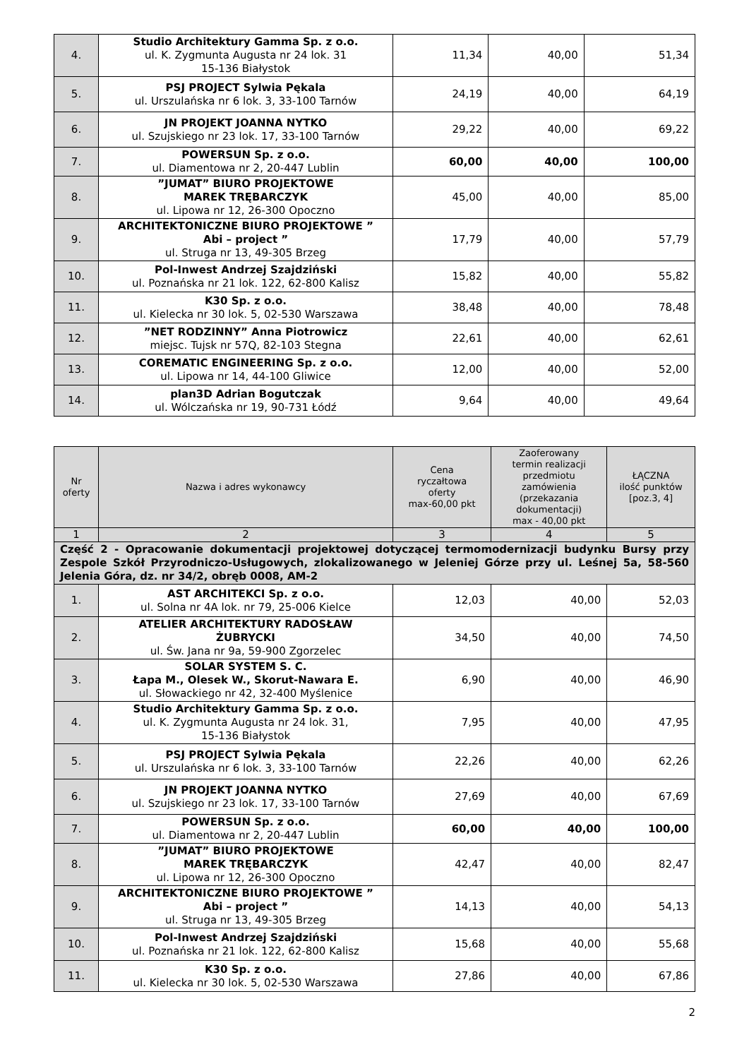| 4. | Studio Architektury Gamma Sp. z o.o. ul. K. Zygmunta Augusta nr 24 lok. 31 15-136 Białystok | 11,34 | 40,00 | 51,34 |
| 5. | PSJ PROJECT Sylwia Pękala ul. Urszulańska nr 6 lok. 3, 33-100 Tarnów | 24,19 | 40,00 | 64,19 |
| 6. | JN PROJEKT JOANNA NYTKO ul. Szujskiego nr 23 lok. 17, 33-100 Tarnów | 29,22 | 40,00 | 69,22 |
| 7. | POWERSUN Sp. z o.o. ul. Diamentowa nr 2, 20-447 Lublin | 60,00 | 40,00 | 100,00 |
| 8. | ”JUMAT” BIURO PROJEKTOWE MAREK TRĘBARCZYK ul. Lipowa nr 12, 26-300 Opoczno | 45,00 | 40,00 | 85,00 |
| 9. | ARCHITEKTONICZNE BIURO PROJEKTOWE ” Abi – project ” ul. Struga nr 13, 49-305 Brzeg | 17,79 | 40,00 | 57,79 |
| 10. | Pol-Inwest Andrzej Szajdziński ul. Poznańska nr 21 lok. 122, 62-800 Kalisz | 15,82 | 40,00 | 55,82 |
| 11. | K30 Sp. z o.o. ul. Kielecka nr 30 lok. 5, 02-530 Warszawa | 38,48 | 40,00 | 78,48 |
| 12. | ”NET RODZINNY” Anna Piotrowicz miejsc. Tujsk nr 57Q, 82-103 Stegna | 22,61 | 40,00 | 62,61 |
| 13. | COREMATIC ENGINEERING Sp. z o.o. ul. Lipowa nr 14, 44-100 Gliwice | 12,00 | 40,00 | 52,00 |
| 14. | plan3D Adrian Bogutczak ul. Wólczańska nr 19, 90-731 Łódź | 9,64 | 40,00 | 49,64 |
| Nr oferty | Nazwa i adres wykonawcy | Cena ryczałtowa oferty max-60,00 pkt | Zaoferowany termin realizacji przedmiotu zamówienia (przekazania dokumentacji) max - 40,00 pkt | ŁĄCZNA ilość punktów [poz.3, 4] |
| --- | --- | --- | --- | --- |
| 1 | 2 | 3 | 4 | 5 |
| Część 2 - Opracowanie dokumentacji projektowej dotyczącej termomodernizacji budynku Bursy przy Zespole Szkół Przyrodniczo-Usługowych, zlokalizowanego w Jeleniej Górze przy ul. Leśnej 5a, 58-560 Jelenia Góra, dz. nr 34/2, obręb 0008, AM-2 | | | | |
| 1. | AST ARCHITEKCI Sp. z o.o. ul. Solna nr 4A lok. nr 79, 25-006 Kielce | 12,03 | 40,00 | 52,03 |
| 2. | ATELIER ARCHITEKTURY RADOSŁAW ŻUBRYCKI ul. Św. Jana nr 9a, 59-900 Zgorzelec | 34,50 | 40,00 | 74,50 |
| 3. | SOLAR SYSTEM S. C. Łapa M., Olesek W., Skorut-Nawara E. ul. Słowackiego nr 42, 32-400 Myślenice | 6,90 | 40,00 | 46,90 |
| 4. | Studio Architektury Gamma Sp. z o.o. ul. K. Zygmunta Augusta nr 24 lok. 31, 15-136 Białystok | 7,95 | 40,00 | 47,95 |
| 5. | PSJ PROJECT Sylwia Pękala ul. Urszulańska nr 6 lok. 3, 33-100 Tarnów | 22,26 | 40,00 | 62,26 |
| 6. | JN PROJEKT JOANNA NYTKO ul. Szujskiego nr 23 lok. 17, 33-100 Tarnów | 27,69 | 40,00 | 67,69 |
| 7. | POWERSUN Sp. z o.o. ul. Diamentowa nr 2, 20-447 Lublin | 60,00 | 40,00 | 100,00 |
| 8. | ”JUMAT” BIURO PROJEKTOWE MAREK TRĘBARCZYK ul. Lipowa nr 12, 26-300 Opoczno | 42,47 | 40,00 | 82,47 |
| 9. | ARCHITEKTONICZNE BIURO PROJEKTOWE ” Abi – project ” ul. Struga nr 13, 49-305 Brzeg | 14,13 | 40,00 | 54,13 |
| 10. | Pol-Inwest Andrzej Szajdziński ul. Poznańska nr 21 lok. 122, 62-800 Kalisz | 15,68 | 40,00 | 55,68 |
| 11. | K30 Sp. z o.o. ul. Kielecka nr 30 lok. 5, 02-530 Warszawa | 27,86 | 40,00 | 67,86 |
2